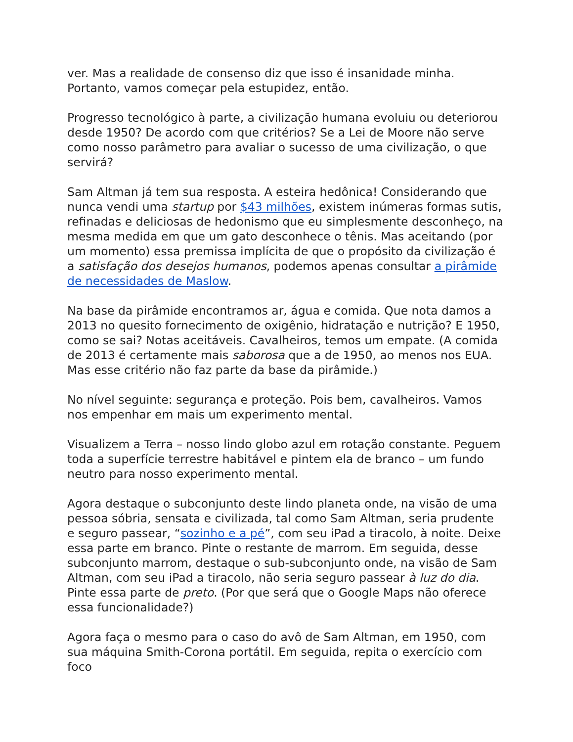ver. Mas a realidade de consenso diz que isso é insanidade minha. Portanto, vamos começar pela estupidez, então.
Progresso tecnológico à parte, a civilização humana evoluiu ou deteriorou desde 1950? De acordo com que critérios? Se a Lei de Moore não serve como nosso parâmetro para avaliar o sucesso de uma civilização, o que servirá?
Sam Altman já tem sua resposta. A esteira hedônica! Considerando que nunca vendi uma startup por $43 milhões, existem inúmeras formas sutis, refinadas e deliciosas de hedonismo que eu simplesmente desconheço, na mesma medida em que um gato desconhece o tênis. Mas aceitando (por um momento) essa premissa implícita de que o propósito da civilização é a satisfação dos desejos humanos, podemos apenas consultar a pirâmide de necessidades de Maslow.
Na base da pirâmide encontramos ar, água e comida. Que nota damos a 2013 no quesito fornecimento de oxigênio, hidratação e nutrição? E 1950, como se sai? Notas aceitáveis. Cavalheiros, temos um empate. (A comida de 2013 é certamente mais saborosa que a de 1950, ao menos nos EUA. Mas esse critério não faz parte da base da pirâmide.)
No nível seguinte: segurança e proteção. Pois bem, cavalheiros. Vamos nos empenhar em mais um experimento mental.
Visualizem a Terra – nosso lindo globo azul em rotação constante. Peguem toda a superfície terrestre habitável e pintem ela de branco – um fundo neutro para nosso experimento mental.
Agora destaque o subconjunto deste lindo planeta onde, na visão de uma pessoa sóbria, sensata e civilizada, tal como Sam Altman, seria prudente e seguro passear, “sozinho e a pé”, com seu iPad a tiracolo, à noite. Deixe essa parte em branco. Pinte o restante de marrom. Em seguida, desse subconjunto marrom, destaque o sub-subconjunto onde, na visão de Sam Altman, com seu iPad a tiracolo, não seria seguro passear à luz do dia. Pinte essa parte de preto. (Por que será que o Google Maps não oferece essa funcionalidade?)
Agora faça o mesmo para o caso do avô de Sam Altman, em 1950, com sua máquina Smith-Corona portátil. Em seguida, repita o exercício com foco